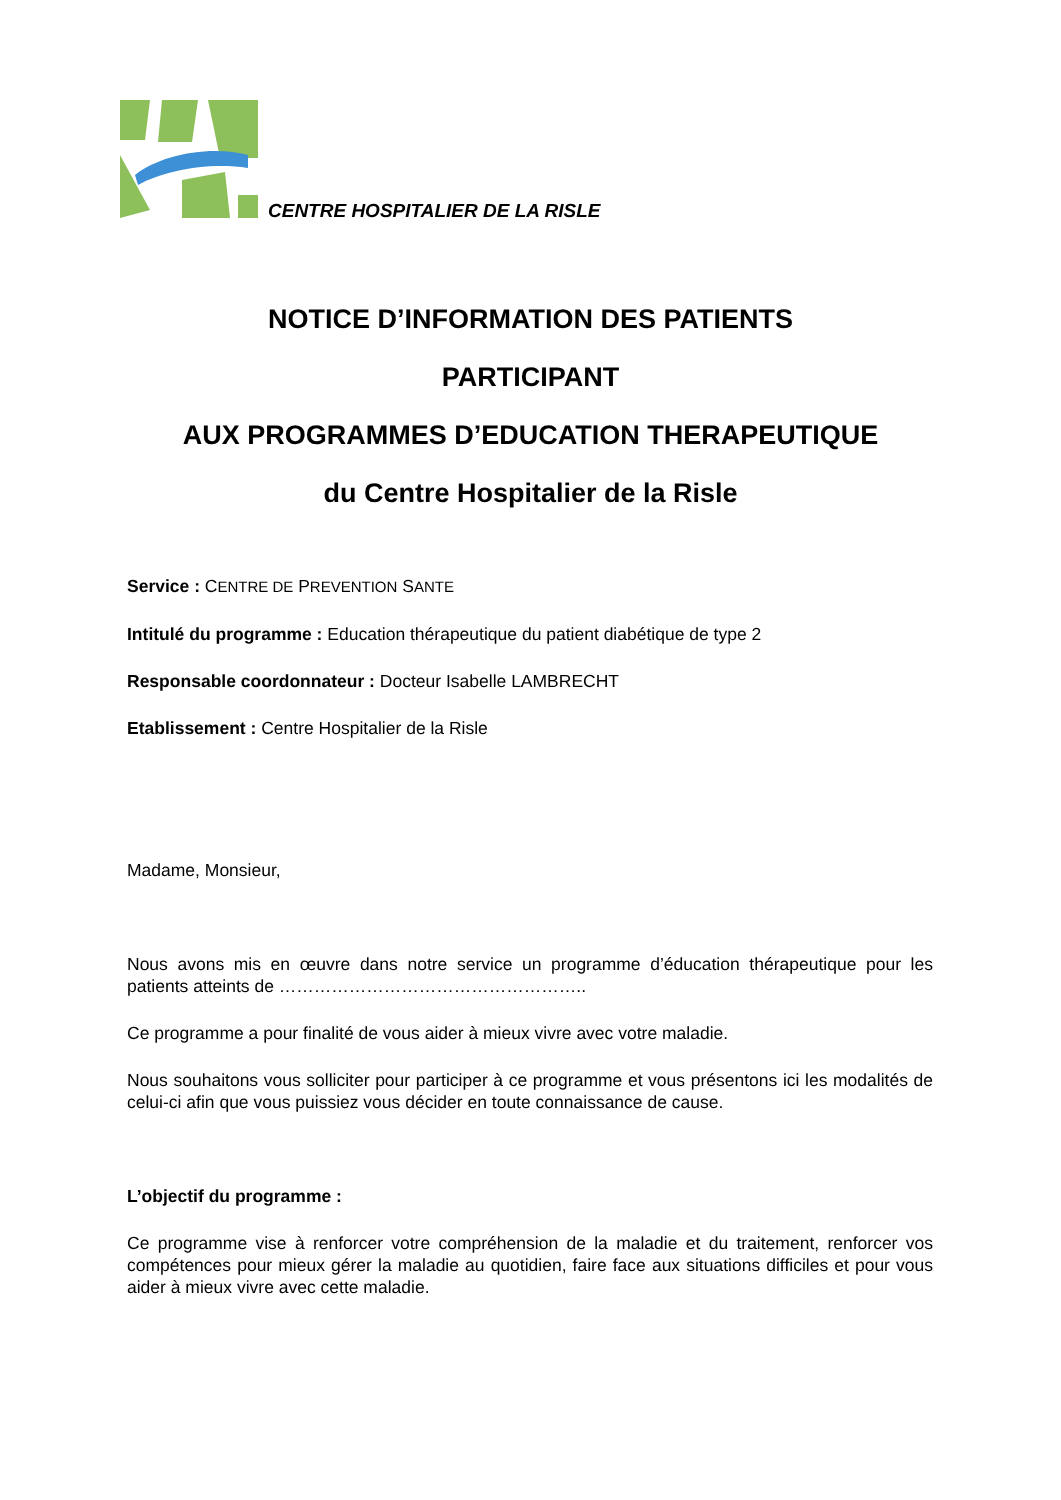CENTRE HOSPITALIER DE LA RISLE
NOTICE D’INFORMATION DES PATIENTS
PARTICIPANT
AUX PROGRAMMES D’EDUCATION THERAPEUTIQUE
du Centre Hospitalier de la Risle
Service : CENTRE DE PREVENTION SANTE
Intitulé du programme : Education thérapeutique du patient diabétique de type 2
Responsable coordonnateur : Docteur Isabelle LAMBRECHT
Etablissement : Centre Hospitalier de la Risle
Madame, Monsieur,
Nous avons mis en œuvre dans notre service un programme d’éducation thérapeutique pour les patients atteints de ……………………………………………..
Ce programme a pour finalité de vous aider à mieux vivre avec votre maladie.
Nous souhaitons vous solliciter pour participer à ce programme et vous présentons ici les modalités de celui-ci afin que vous puissiez vous décider en toute connaissance de cause.
L’objectif du programme :
Ce programme vise à renforcer votre compréhension de la maladie et du traitement, renforcer vos compétences pour mieux gérer la maladie au quotidien, faire face aux situations difficiles et pour vous aider à mieux vivre avec cette maladie.